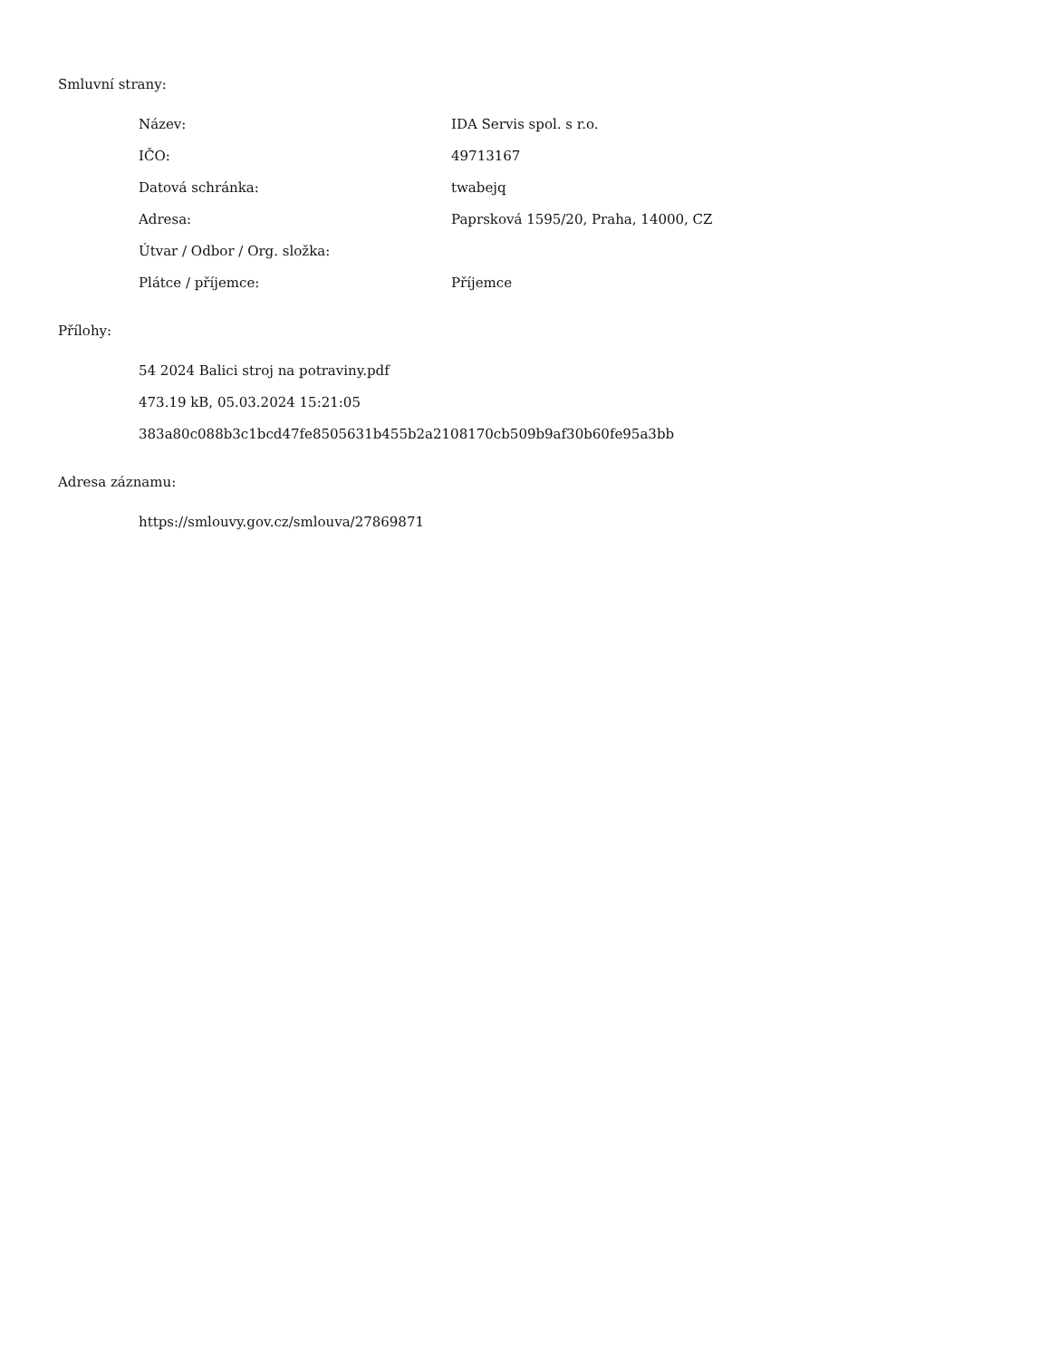Smluvní strany:
| Název: | IDA Servis spol. s r.o. |
| IČO: | 49713167 |
| Datová schránka: | twabejq |
| Adresa: | Paprsková 1595/20, Praha, 14000, CZ |
| Útvar / Odbor / Org. složka: | |
| Plátce / příjemce: | Příjemce |
Přílohy:
54 2024 Balici stroj na potraviny.pdf
473.19 kB, 05.03.2024 15:21:05
383a80c088b3c1bcd47fe8505631b455b2a2108170cb509b9af30b60fe95a3bb
Adresa záznamu:
https://smlouvy.gov.cz/smlouva/27869871